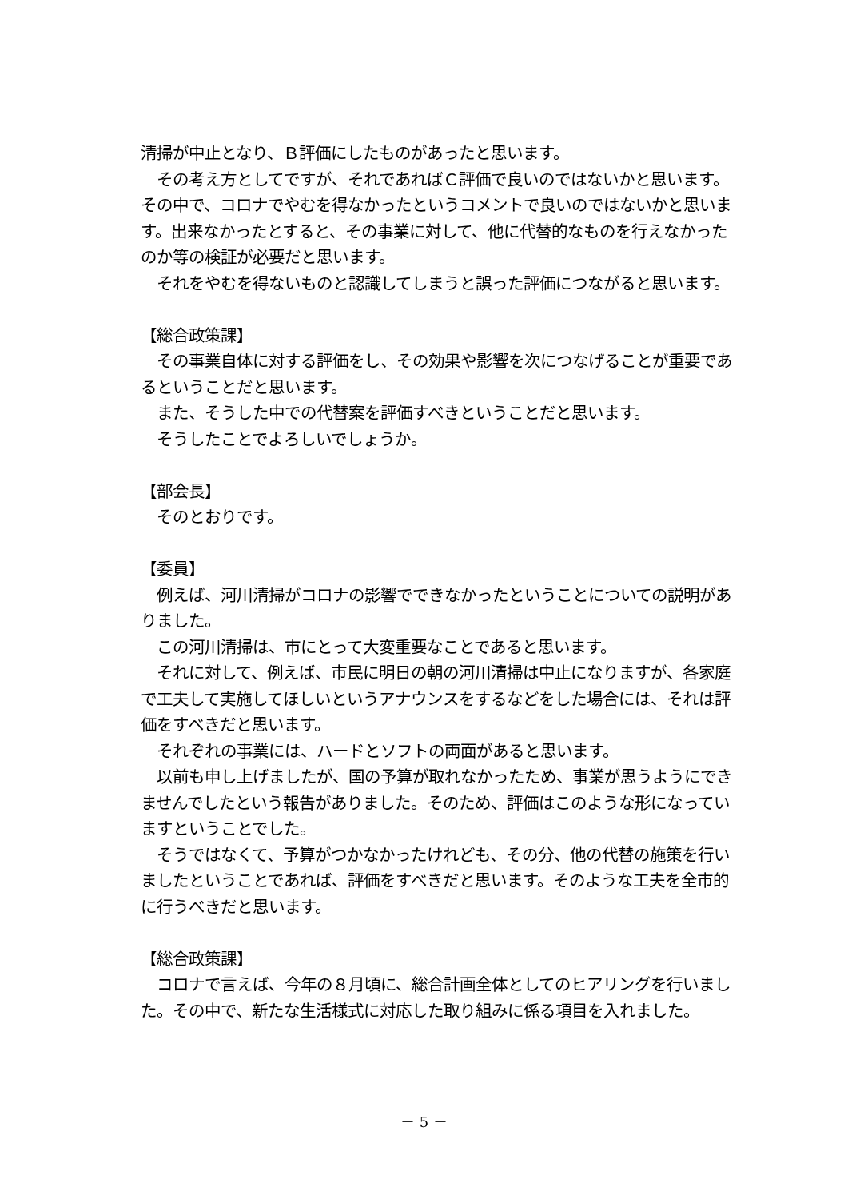清掃が中止となり、Ｂ評価にしたものがあったと思います。
　その考え方としてですが、それであればＣ評価で良いのではないかと思います。その中で、コロナでやむを得なかったというコメントで良いのではないかと思います。出来なかったとすると、その事業に対して、他に代替的なものを行えなかったのか等の検証が必要だと思います。
　それをやむを得ないものと認識してしまうと誤った評価につながると思います。
【総合政策課】
　その事業自体に対する評価をし、その効果や影響を次につなげることが重要であるということだと思います。
　また、そうした中での代替案を評価すべきということだと思います。
　そうしたことでよろしいでしょうか。
【部会長】
　そのとおりです。
【委員】
　例えば、河川清掃がコロナの影響でできなかったということについての説明がありました。
　この河川清掃は、市にとって大変重要なことであると思います。
　それに対して、例えば、市民に明日の朝の河川清掃は中止になりますが、各家庭で工夫して実施してほしいというアナウンスをするなどをした場合には、それは評価をすべきだと思います。
　それぞれの事業には、ハードとソフトの両面があると思います。
　以前も申し上げましたが、国の予算が取れなかったため、事業が思うようにできませんでしたという報告がありました。そのため、評価はこのような形になっていますということでした。
　そうではなくて、予算がつかなかったけれども、その分、他の代替の施策を行いましたということであれば、評価をすべきだと思います。そのような工夫を全市的に行うべきだと思います。
【総合政策課】
　コロナで言えば、今年の８月頃に、総合計画全体としてのヒアリングを行いました。その中で、新たな生活様式に対応した取り組みに係る項目を入れました。
－ 5 －